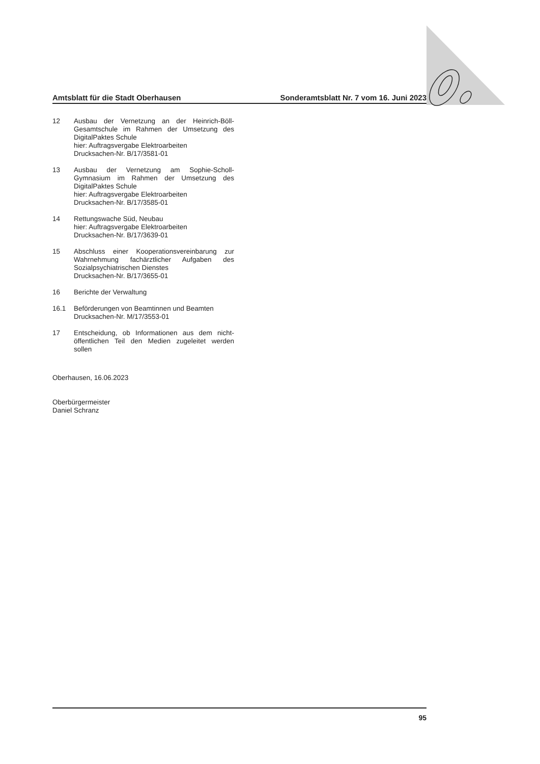Amtsblatt für die Stadt Oberhausen Sonderamtsblatt Nr. 7 vom 16. Juni 2023
12 Ausbau der Vernetzung an der Heinrich-Böll-Gesamtschule im Rahmen der Umsetzung des DigitalPaktes Schule
hier: Auftragsvergabe Elektroarbeiten
Drucksachen-Nr. B/17/3581-01
13 Ausbau der Vernetzung am Sophie-Scholl-Gymnasium im Rahmen der Umsetzung des DigitalPaktes Schule
hier: Auftragsvergabe Elektroarbeiten
Drucksachen-Nr. B/17/3585-01
14 Rettungswache Süd, Neubau
hier: Auftragsvergabe Elektroarbeiten
Drucksachen-Nr. B/17/3639-01
15 Abschluss einer Kooperationsvereinbarung zur Wahrnehmung fachärztlicher Aufgaben des Sozialpsychiatrischen Dienstes
Drucksachen-Nr. B/17/3655-01
16 Berichte der Verwaltung
16.1 Beförderungen von Beamtinnen und Beamten
Drucksachen-Nr. M/17/3553-01
17 Entscheidung, ob Informationen aus dem nicht-öffentlichen Teil den Medien zugeleitet werden sollen
Oberhausen, 16.06.2023
Oberbürgermeister
Daniel Schranz
95